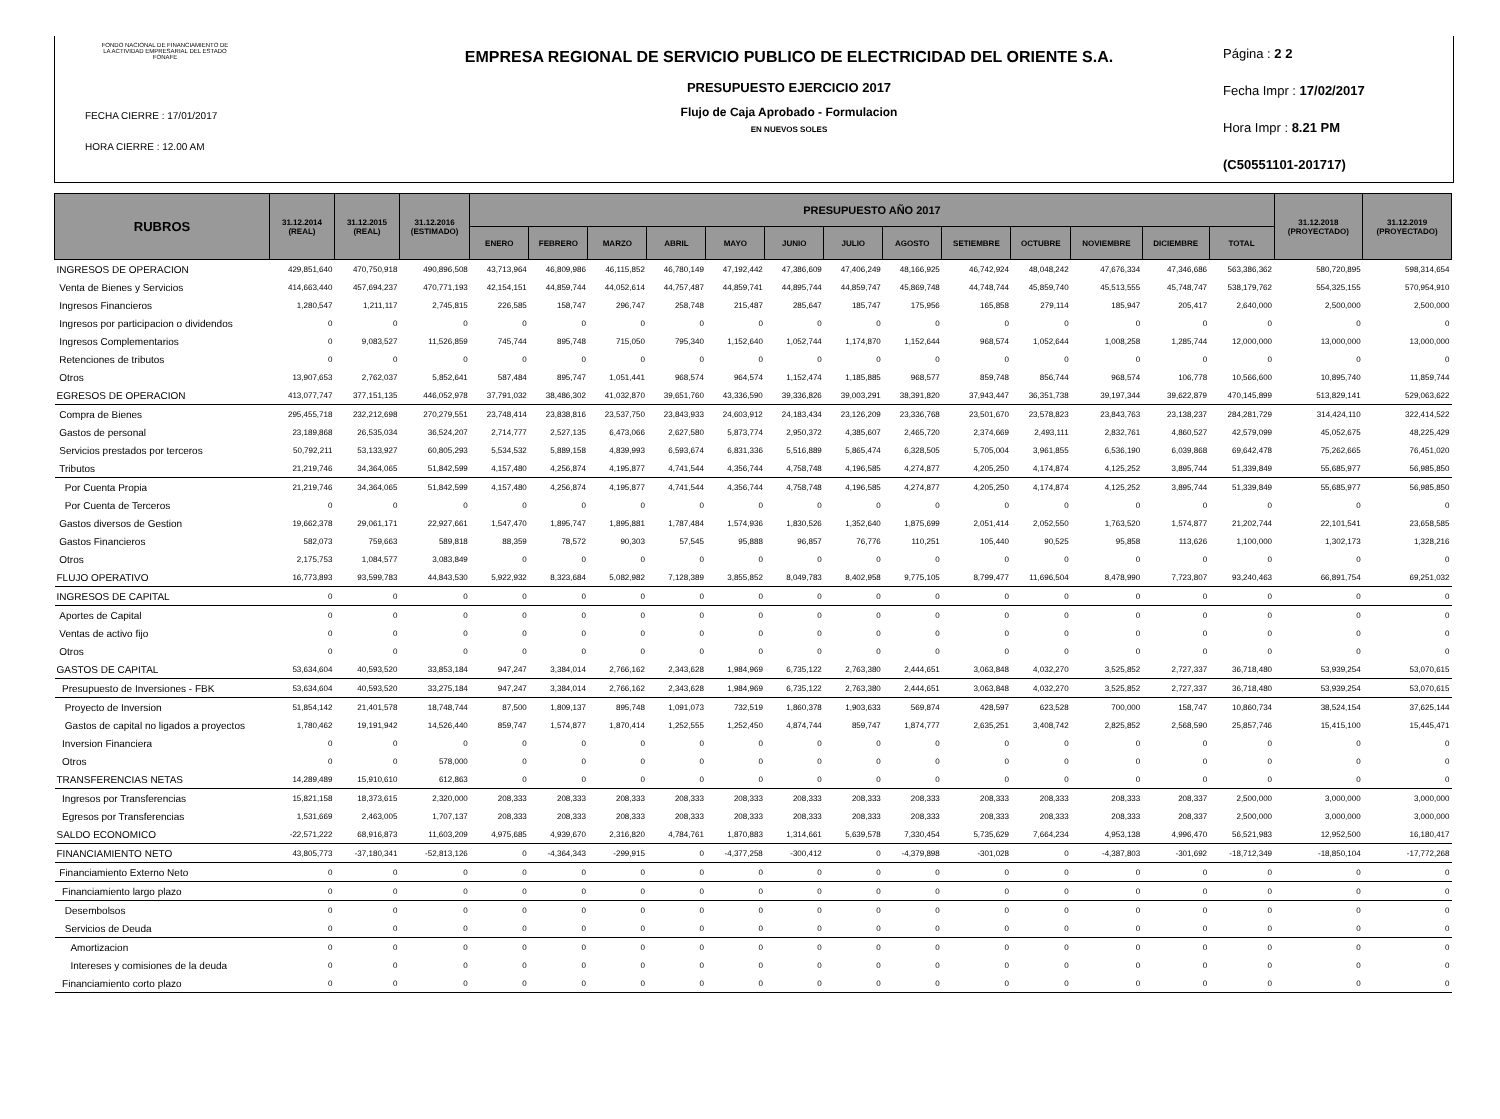FONDO NACIONAL DE FINANCIAMIENTO DE
LA ACTIVIDAD EMPRESARIAL DEL ESTADO
FONAFE
FECHA CIERRE : 17/01/2017
HORA CIERRE : 12.00 AM
EMPRESA REGIONAL DE SERVICIO PUBLICO DE ELECTRICIDAD DEL ORIENTE S.A.
PRESUPUESTO EJERCICIO 2017
Flujo de Caja Aprobado - Formulacion
EN NUEVOS SOLES
Página : 2 2
Fecha Impr : 17/02/2017
Hora Impr : 8.21 PM
(C50551101-201717)
| RUBROS | 31.12.2014 (REAL) | 31.12.2015 (REAL) | 31.12.2016 (ESTIMADO) | PRESUPUESTO AÑO 2017 | | | | | | | | | | | | | 31.12.2018 (PROYECTADO) | 31.12.2019 (PROYECTADO) |
| --- | --- | --- | --- | --- | --- | --- | --- | --- | --- | --- | --- | --- | --- | --- | --- | --- | --- | --- |
| | | | | ENERO | FEBRERO | MARZO | ABRIL | MAYO | JUNIO | JULIO | AGOSTO | SETIEMBRE | OCTUBRE | NOVIEMBRE | DICIEMBRE | TOTAL | | |
| INGRESOS DE OPERACION | 429,851,640 | 470,750,918 | 490,896,508 | 43,713,964 | 46,809,986 | 46,115,852 | 46,780,149 | 47,192,442 | 47,386,609 | 47,406,249 | 48,166,925 | 46,742,924 | 48,048,242 | 47,676,334 | 47,346,686 | 563,386,362 | 580,720,895 | 598,314,654 |
| Venta de Bienes y Servicios | 414,663,440 | 457,694,237 | 470,771,193 | 42,154,151 | 44,859,744 | 44,052,614 | 44,757,487 | 44,859,741 | 44,895,744 | 44,859,747 | 45,869,748 | 44,748,744 | 45,859,740 | 45,513,555 | 45,748,747 | 538,179,762 | 554,325,155 | 570,954,910 |
| Ingresos Financieros | 1,280,547 | 1,211,117 | 2,745,815 | 226,585 | 158,747 | 296,747 | 258,748 | 215,487 | 285,647 | 185,747 | 175,956 | 165,858 | 279,114 | 185,947 | 205,417 | 2,640,000 | 2,500,000 | 2,500,000 |
| Ingresos por participacion o dividendos | 0 | 0 | 0 | 0 | 0 | 0 | 0 | 0 | 0 | 0 | 0 | 0 | 0 | 0 | 0 | 0 | 0 | 0 |
| Ingresos Complementarios | 0 | 9,083,527 | 11,526,859 | 745,744 | 895,748 | 715,050 | 795,340 | 1,152,640 | 1,052,744 | 1,174,870 | 1,152,644 | 968,574 | 1,052,644 | 1,008,258 | 1,285,744 | 12,000,000 | 13,000,000 | 13,000,000 |
| Retenciones de tributos | 0 | 0 | 0 | 0 | 0 | 0 | 0 | 0 | 0 | 0 | 0 | 0 | 0 | 0 | 0 | 0 | 0 | 0 |
| Otros | 13,907,653 | 2,762,037 | 5,852,641 | 587,484 | 895,747 | 1,051,441 | 968,574 | 964,574 | 1,152,474 | 1,185,885 | 968,577 | 859,748 | 856,744 | 968,574 | 106,778 | 10,566,600 | 10,895,740 | 11,859,744 |
| EGRESOS DE OPERACION | 413,077,747 | 377,151,135 | 446,052,978 | 37,791,032 | 38,486,302 | 41,032,870 | 39,651,760 | 43,336,590 | 39,336,826 | 39,003,291 | 38,391,820 | 37,943,447 | 36,351,738 | 39,197,344 | 39,622,879 | 470,145,899 | 513,829,141 | 529,063,622 |
| Compra de Bienes | 295,455,718 | 232,212,698 | 270,279,551 | 23,748,414 | 23,838,816 | 23,537,750 | 23,843,933 | 24,603,912 | 24,183,434 | 23,126,209 | 23,336,768 | 23,501,670 | 23,578,823 | 23,843,763 | 23,138,237 | 284,281,729 | 314,424,110 | 322,414,522 |
| Gastos de personal | 23,189,868 | 26,535,034 | 36,524,207 | 2,714,777 | 2,527,135 | 6,473,066 | 2,627,580 | 5,873,774 | 2,950,372 | 4,385,607 | 2,465,720 | 2,374,669 | 2,493,111 | 2,832,761 | 4,860,527 | 42,579,099 | 45,052,675 | 48,225,429 |
| Servicios prestados por terceros | 50,792,211 | 53,133,927 | 60,805,293 | 5,534,532 | 5,889,158 | 4,839,993 | 6,593,674 | 6,831,336 | 5,516,889 | 5,865,474 | 6,328,505 | 5,705,004 | 3,961,855 | 6,536,190 | 6,039,868 | 69,642,478 | 75,262,665 | 76,451,020 |
| Tributos | 21,219,746 | 34,364,065 | 51,842,599 | 4,157,480 | 4,256,874 | 4,195,877 | 4,741,544 | 4,356,744 | 4,758,748 | 4,196,585 | 4,274,877 | 4,205,250 | 4,174,874 | 4,125,252 | 3,895,744 | 51,339,849 | 55,685,977 | 56,985,850 |
| Por Cuenta Propia | 21,219,746 | 34,364,065 | 51,842,599 | 4,157,480 | 4,256,874 | 4,195,877 | 4,741,544 | 4,356,744 | 4,758,748 | 4,196,585 | 4,274,877 | 4,205,250 | 4,174,874 | 4,125,252 | 3,895,744 | 51,339,849 | 55,685,977 | 56,985,850 |
| Por Cuenta de Terceros | 0 | 0 | 0 | 0 | 0 | 0 | 0 | 0 | 0 | 0 | 0 | 0 | 0 | 0 | 0 | 0 | 0 | 0 |
| Gastos diversos de Gestion | 19,662,378 | 29,061,171 | 22,927,661 | 1,547,470 | 1,895,747 | 1,895,881 | 1,787,484 | 1,574,936 | 1,830,526 | 1,352,640 | 1,875,699 | 2,051,414 | 2,052,550 | 1,763,520 | 1,574,877 | 21,202,744 | 22,101,541 | 23,658,585 |
| Gastos Financieros | 582,073 | 759,663 | 589,818 | 88,359 | 78,572 | 90,303 | 57,545 | 95,888 | 96,857 | 76,776 | 110,251 | 105,440 | 90,525 | 95,858 | 113,626 | 1,100,000 | 1,302,173 | 1,328,216 |
| Otros | 2,175,753 | 1,084,577 | 3,083,849 | 0 | 0 | 0 | 0 | 0 | 0 | 0 | 0 | 0 | 0 | 0 | 0 | 0 | 0 | 0 |
| FLUJO OPERATIVO | 16,773,893 | 93,599,783 | 44,843,530 | 5,922,932 | 8,323,684 | 5,082,982 | 7,128,389 | 3,855,852 | 8,049,783 | 8,402,958 | 9,775,105 | 8,799,477 | 11,696,504 | 8,478,990 | 7,723,807 | 93,240,463 | 66,891,754 | 69,251,032 |
| INGRESOS DE CAPITAL | 0 | 0 | 0 | 0 | 0 | 0 | 0 | 0 | 0 | 0 | 0 | 0 | 0 | 0 | 0 | 0 | 0 | 0 |
| Aportes de Capital | 0 | 0 | 0 | 0 | 0 | 0 | 0 | 0 | 0 | 0 | 0 | 0 | 0 | 0 | 0 | 0 | 0 | 0 |
| Ventas de activo fijo | 0 | 0 | 0 | 0 | 0 | 0 | 0 | 0 | 0 | 0 | 0 | 0 | 0 | 0 | 0 | 0 | 0 | 0 |
| Otros | 0 | 0 | 0 | 0 | 0 | 0 | 0 | 0 | 0 | 0 | 0 | 0 | 0 | 0 | 0 | 0 | 0 | 0 |
| GASTOS DE CAPITAL | 53,634,604 | 40,593,520 | 33,853,184 | 947,247 | 3,384,014 | 2,766,162 | 2,343,628 | 1,984,969 | 6,735,122 | 2,763,380 | 2,444,651 | 3,063,848 | 4,032,270 | 3,525,852 | 2,727,337 | 36,718,480 | 53,939,254 | 53,070,615 |
| Presupuesto de Inversiones - FBK | 53,634,604 | 40,593,520 | 33,275,184 | 947,247 | 3,384,014 | 2,766,162 | 2,343,628 | 1,984,969 | 6,735,122 | 2,763,380 | 2,444,651 | 3,063,848 | 4,032,270 | 3,525,852 | 2,727,337 | 36,718,480 | 53,939,254 | 53,070,615 |
| Proyecto de Inversion | 51,854,142 | 21,401,578 | 18,748,744 | 87,500 | 1,809,137 | 895,748 | 1,091,073 | 732,519 | 1,860,378 | 1,903,633 | 569,874 | 428,597 | 623,528 | 700,000 | 158,747 | 10,860,734 | 38,524,154 | 37,625,144 |
| Gastos de capital no ligados a proyectos | 1,780,462 | 19,191,942 | 14,526,440 | 859,747 | 1,574,877 | 1,870,414 | 1,252,555 | 1,252,450 | 4,874,744 | 859,747 | 1,874,777 | 2,635,251 | 3,408,742 | 2,825,852 | 2,568,590 | 25,857,746 | 15,415,100 | 15,445,471 |
| Inversion Financiera | 0 | 0 | 0 | 0 | 0 | 0 | 0 | 0 | 0 | 0 | 0 | 0 | 0 | 0 | 0 | 0 | 0 | 0 |
| Otros | 0 | 0 | 578,000 | 0 | 0 | 0 | 0 | 0 | 0 | 0 | 0 | 0 | 0 | 0 | 0 | 0 | 0 | 0 |
| TRANSFERENCIAS NETAS | 14,289,489 | 15,910,610 | 612,863 | 0 | 0 | 0 | 0 | 0 | 0 | 0 | 0 | 0 | 0 | 0 | 0 | 0 | 0 | 0 |
| Ingresos por Transferencias | 15,821,158 | 18,373,615 | 2,320,000 | 208,333 | 208,333 | 208,333 | 208,333 | 208,333 | 208,333 | 208,333 | 208,333 | 208,333 | 208,333 | 208,333 | 208,337 | 2,500,000 | 3,000,000 | 3,000,000 |
| Egresos por Transferencias | 1,531,669 | 2,463,005 | 1,707,137 | 208,333 | 208,333 | 208,333 | 208,333 | 208,333 | 208,333 | 208,333 | 208,333 | 208,333 | 208,333 | 208,333 | 208,337 | 2,500,000 | 3,000,000 | 3,000,000 |
| SALDO ECONOMICO | -22,571,222 | 68,916,873 | 11,603,209 | 4,975,685 | 4,939,670 | 2,316,820 | 4,784,761 | 1,870,883 | 1,314,661 | 5,639,578 | 7,330,454 | 5,735,629 | 7,664,234 | 4,953,138 | 4,996,470 | 56,521,983 | 12,952,500 | 16,180,417 |
| FINANCIAMIENTO NETO | 43,805,773 | -37,180,341 | -52,813,126 | 0 | -4,364,343 | -299,915 | 0 | -4,377,258 | -300,412 | 0 | -4,379,898 | -301,028 | 0 | -4,387,803 | -301,692 | -18,712,349 | -18,850,104 | -17,772,268 |
| Financiamiento Externo Neto | 0 | 0 | 0 | 0 | 0 | 0 | 0 | 0 | 0 | 0 | 0 | 0 | 0 | 0 | 0 | 0 | 0 | 0 |
| Financiamiento largo plazo | 0 | 0 | 0 | 0 | 0 | 0 | 0 | 0 | 0 | 0 | 0 | 0 | 0 | 0 | 0 | 0 | 0 | 0 |
| Desembolsos | 0 | 0 | 0 | 0 | 0 | 0 | 0 | 0 | 0 | 0 | 0 | 0 | 0 | 0 | 0 | 0 | 0 | 0 |
| Servicios de Deuda | 0 | 0 | 0 | 0 | 0 | 0 | 0 | 0 | 0 | 0 | 0 | 0 | 0 | 0 | 0 | 0 | 0 | 0 |
| Amortizacion | 0 | 0 | 0 | 0 | 0 | 0 | 0 | 0 | 0 | 0 | 0 | 0 | 0 | 0 | 0 | 0 | 0 | 0 |
| Intereses y comisiones de la deuda | 0 | 0 | 0 | 0 | 0 | 0 | 0 | 0 | 0 | 0 | 0 | 0 | 0 | 0 | 0 | 0 | 0 | 0 |
| Financiamiento corto plazo | 0 | 0 | 0 | 0 | 0 | 0 | 0 | 0 | 0 | 0 | 0 | 0 | 0 | 0 | 0 | 0 | 0 | 0 |